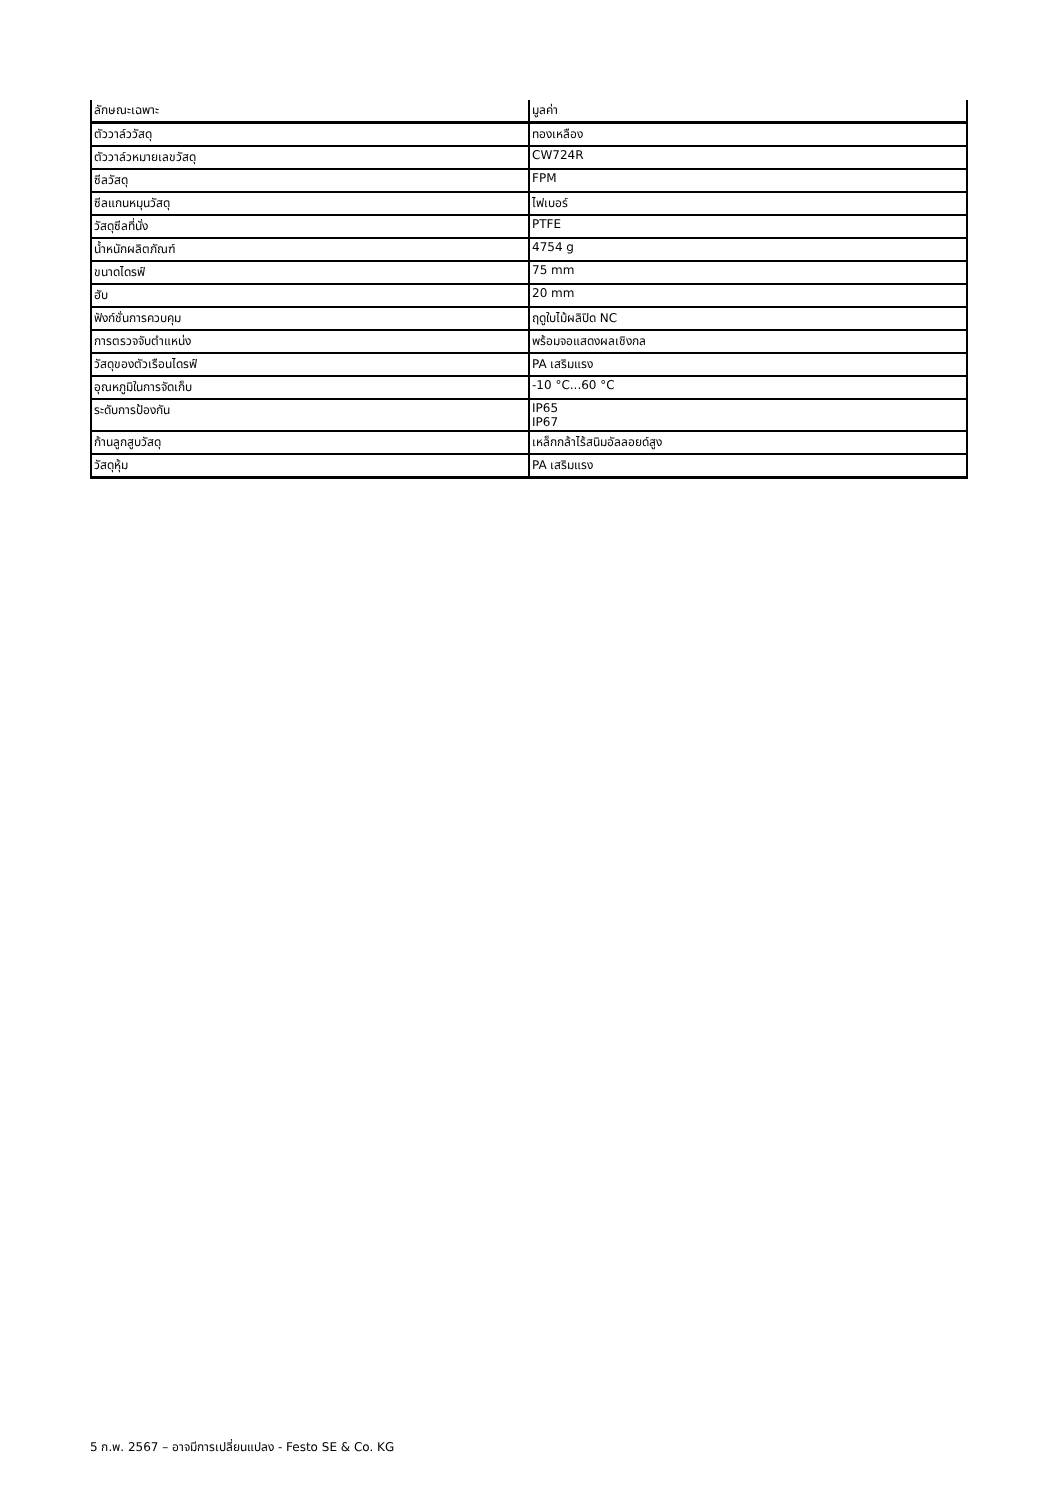| ลักษณะเฉพาะ | มูลค่า |
| --- | --- |
| ตัววาล์ววัสดุ | ทองเหลือง |
| ตัววาล์วหมายเลขวัสดุ | CW724R |
| ซีลวัสดุ | FPM |
| ซีลแกนหมุนวัสดุ | ไฟเบอร์ |
| วัสดุซีลที่นั่ง | PTFE |
| น้ำหนักผลิตภัณฑ์ | 4754 g |
| ขนาดไดรฟ์ | 75 mm |
| ฮับ | 20 mm |
| ฟังก์ชั่นการควบคุม | ฤดูใบไม้ผลิปิด NC |
| การตรวจจับตำแหน่ง | พร้อมจอแสดงผลเชิงกล |
| วัสดุของตัวเรือนไดรฟ์ | PA เสริมแรง |
| อุณหภูมิในการจัดเก็บ | -10 °C...60 °C |
| ระดับการป้องกัน | IP65 IP67 |
| ก้านลูกสูบวัสดุ | เหล็กกล้าไร้สนิมอัลลอยด์สูง |
| วัสดุหุ้ม | PA เสริมแรง |
5 ก.พ. 2567 – อาจมีการเปลี่ยนแปลง - Festo SE & Co. KG